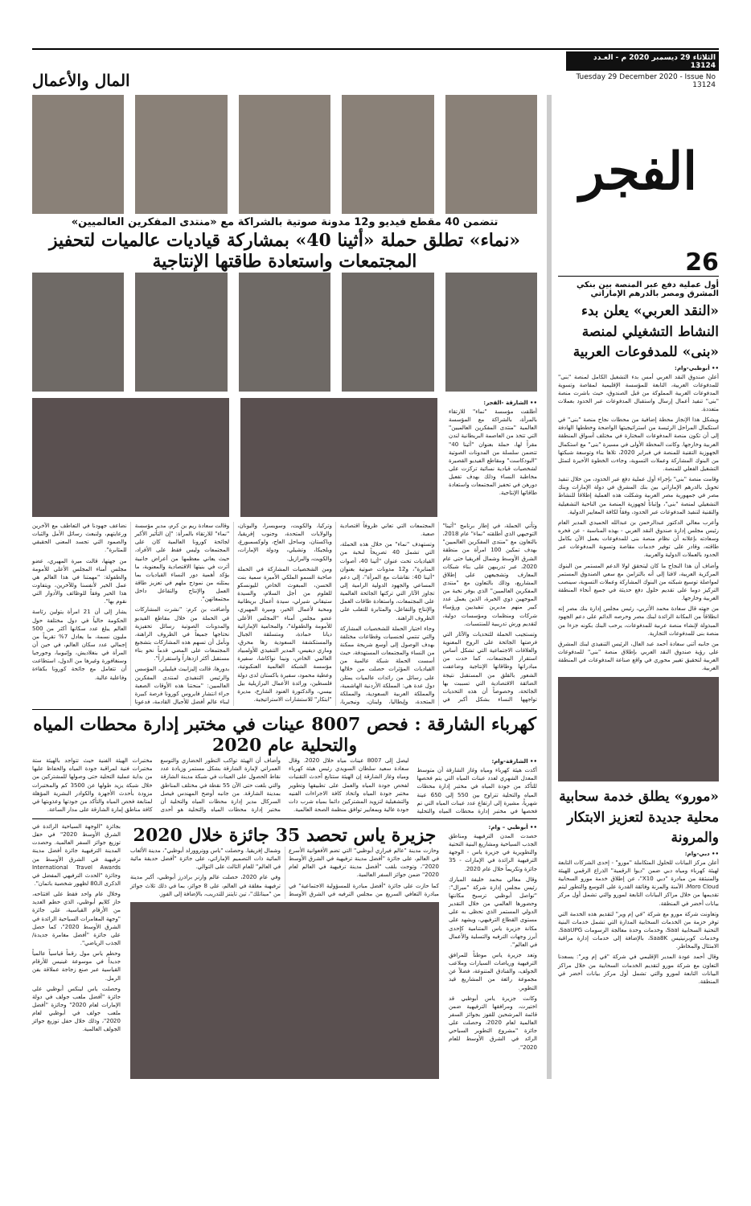الثلاثاء 29 ديسمبر 2020 م - العـدد 13124
Tuesday 29 December 2020 - Issue No 13124
المال والأعمال
الفجر
26
أول عملية دفع عبر المنصة بين بنكي المشرق ومصر بالدرهم الإماراتي
«النقد العربي» يعلن بدء النشاط التشغيلي لمنصة «بنى» للمدفوعات العربية
•• أبوظبي-وام:
أعلن صندوق النقد العربي أمس بدء التشغيل الكامل لمنصة "بنى" للمدفوعات العربية، التابعة للمؤسسة الإقليمية لمقاصة وتسوية المدفوعات العربية المملوكة من قبل الصندوق، حيث باشرت منصة "بنى" تنفيذ أعمال إرسال واستقبال المدفوعات عبر الحدود بعملات متعددة.
ويشكل هذا الإنجاز محطة إضافية من محطات نجاح منصة "بنى" في استكمال المراحل الرئيسة من استراتيجيتها الواضحة وخططها الهادفة إلى أن تكون منصة المدفوعات المختارة في مختلف أسواق المنطقة العربية وخارجها. وكانت المحطة الأولى في مسيرة "بنى" مع استكمال الجهوزية التقنية للمنصة في فبراير 2020، تلاها بناء وتوسعة شبكتها من البنوك المشاركة وعملات التسوية، وجاءت الخطوة الأخيرة لتمثل التشغيل الفعلي للمنصة.
وقامت منصة "بنى" بإجراء أول عملية دفع عبر الحدود، من خلال تنفيذ تحويل بالدرهم الإماراتي بين بنك المشرق في دولة الإمارات وبنك مصر في جمهورية مصر العربية وشكلت هذه العملية إطلاقاً للنشاط التشغيلي لمنصة "بنى"، وإثباتاً لجهوزية المنصة من الناحية التشغيلية والتقنية لتنفيذ المدفوعات عبر الحدود، وفقاً لكافة المعايير الدولية.
وأعرب معالي الدكتور عبدالرحمن بن عبدالله الحميدي المدير العام رئيس مجلس إدارة صندوق النقد العربي - بهذه المناسبة - عن فخره وسعادته بإعلانه أن نظام منصة بنى للمدفوعات يعمل الآن بكامل طاقته، وقادر على توفير خدمات مقاصة وتسوية المدفوعات عبر الحدود بالعملات الدولية والعربية.
وأضاف أن هذا النجاح ما كان ليتحقق لولا الدعم المستمر من البنوك المركزية العربية، لافتا إلى أنه بالتزامن مع سعي الصندوق المستمر لمواصلة توسيع شبكته من البنوك المشاركة وعملات التسوية، سينصب التركيز دوما على تقديم حلول دفع حديثة في جميع أنحاء المنطقة العربية وخارجها.
من جهته قال سعادة محمد الأتربي، رئيس مجلس إدارة بنك مصر إنه انطلاقاً من المكانة الرائدة لبنك مصر وحرصه الدائم على دعم الجهود المبذولة لإنشاء منصة عربية للمدفوعات، يرحب البنك بكونه جزءا من منصة بنى للمدفوعات التجارية.
من جانبه أثنى سعادة أحمد عبد العال، الرئيس التنفيذي لبنك المشرق على رؤية صندوق النقد العربي بإطلاق منصة "بنى" للمدفوعات العربية لتحقيق تغيير محوري في واقع صناعة المدفوعات في المنطقة العربية.
«مورو» يطلق خدمة سحابية محلية جديدة لتعزيز الابتكار والمرونة
•• دبي-وام:
أعلن مركز البيانات للحلول المتكاملة "مورو" - إحدى الشركات التابعة لهيئة كهرباء ومياه دبي ضمن "ديوا الرقمية" الذراع الرقمي للهيئة والمنبثقة من مبادرة "دبي X10"، عن إطلاق خدمة مورو السحابية Moro Cloud، الآمنة والمرنة وفائقة القدرة على التوسع والتطور ليتم تقديمها من خلال مراكز البيانات التابعة لمورو والتي تشمل أول مركز بيانات أخضر في المنطقة.
وتعاونت شركة مورو مع شركة "في إم وير" لتقديم هذه الخدمة التي توفر حزمة من الخدمات السحابية المدارة التي تشمل خدمات البنية التحتية السحابية Saal، وخدمات وحدة معالجة الرسومات SaaUPG، وخدمات كوبرنيتيس Saa8K، بالإضافة إلى خدمات إدارة مراقبة الامتثال والمخاطر.
وقال أحمد عودة المدير الإقليمي في شركة "في إم وير": يسعدنا التعاون مع شركة مورو لتقديم الخدمات السحابية من خلال مراكز البيانات التابعة لمورو والتي تشمل أول مركز بيانات أخضر في المنطقة.
تتضمن 40 مقطع فيديو و12 مدونة صوتية بالشراكة مع «منتدى المفكرين العالميين»
«نماء» تطلق حملة «أثينا 40» بمشاركة قياديات عالميات لتحفيز المجتمعات واستعادة طاقتها الإنتاجية
•• الشارقة -الفجر:
أطلقت مؤسسة "نماء" للارتقاء بالمرأة، بالشراكة مع المؤسسة العالمية "منتدى المفكرين العالميين" التي تتخذ من العاصمة البريطانية لندن مقراً لها، حملة بعنوان "أثينا 40" تتضمن سلسلة من المدونات الصوتية "البودكاست" ومقاطع الفيديو القصيرة لشخصيات قيادية نسائية تركزت على مخاطبة النساء وذلك بهدف تفعيل دورهن في تحفيز المجتمعات واستعادة طاقاتها الإنتاجية.
وتأتي الحملة، في إطار برنامج "أثينا" التوجيهي الذي أطلقته "نماء" عام 2018، بالتعاون مع "منتدى المفكرين العالميين" بهدف تمكين 100 امرأة من منطقة الشرق الأوسط وشمال أفريقيا حتى عام 2020، عبر تدريبهن على بناء شبكات المعارف وتشجيعهن على إطلاق المشاريع، وذلك بالتعاون مع "منتدى المفكرين العالميين" الذي يوفر نخبة من الموجهين ذوي الخبرة، الذين يعمل عدد كبير منهم مديرين تنفيذيين ورؤساء شركات ومنظمات ومؤسسات دولية، لتقديم ورش تدريبية للمنتسبات.
وتستجيب الحملة للتحديات والآثار التي فرضتها الجائحة على الروح المعنوية والعلاقات الاجتماعية التي تشكل أساس استقرار المجتمعات، كما حدت من مبادراتها وطاقاتها الإنتاجية وضاعفت الشعور بالقلق من المستقبل نتيجة الضائقة الاقتصادية التي تسببت بها الجائحة، وخصوصاً أن هذه التحديات تواجهها النساء بشكل أكبر في المجتمعات التي تعاني ظروفاً اقتصادية صعبة.
وتستهدف "نماء" من خلال هذه الحملة، التي تشمل 40 تصريحاً لنخبة من القياديات تحت عنوان "أثينا 40، أصوات المنابرة"، و12 مدونات صوتية بعنوان "أثينا 40: نقاشات مع المرأة"، إلى دعم المساعي والجهود الدولية الرامية إلى تجاوز الآثار التي تركتها الجائحة العالمية على المجتمعات، واستعادة طاقات العمل والإنتاج والتفاعل، والمثابرة للتغلب على الظروف الراهنة.
وجاء اختيار الحملة للشخصيات المشاركة والتي تنتمي لجنسيات وقطاعات مختلفة بهدف الوصول إلى أوسع شريحة ممكنة من النساء والمجتمعات المستهدفة، حيث أسست الحملة شبكة عالمية من القياديات المؤثرات حصلت من خلالها على رسائل من رائدات عالميات يمثلن دول عدة هي: المملكة الأردنية الهاشمية، والمملكة العربية السعودية، والمملكة المتحدة، وإيطاليا، ولبنان، ونيجيريا، وتركيا، والكويت، وسويسرا، واليونان، والولايات المتحدة، وجنوب إفريقيا، وباكستان، وساحل العاج، ولوكسمبورغ، وبلجيكا، وتشيلي، ودولة الإمارات، والكويت، والبرازيل.
ومن الشخصيات المشاركة في الحملة صاحبة السمو الملكي الأميرة سمية بنت الحسن، المبعوث الخاص لليونسكو للعلوم من أجل السلام، والسيدة ستيفاني شيرلي، سيدة أعمال بريطانية ومحبة لأعمال الخير، وميرة المهيري، عضو مجلس أمناء "المجلس الأعلى للأمومة والطفولة"، والمحامية الإماراتية ديانا حمادة، ومتسلقة الجبال والمستكشفة السعودية رها محرق، وماري ديفيس، المدير التنفيذي للأولمبياد العالمي الخاص، ونينا نواكاشا، سفيرة مؤسسة الشبكة العالمية العنكبوتية، وعطية محمود، سفيرة باكستان لدى دولة فلسطين، ورائدة الأعمال البرازيلية بيل بيسي، والدكتورة العنود الشارخ، مديرة "ابتكار" للاستشارات الاستراتيجية.
وقالت سعادة ريم بن كرم، مدير مؤسسة "نماء" للارتقاء بالمرأة: "إن التأثير الأكبر لجائحة كورونا العالمية كان على المجتمعات وليس فقط على الأفراد، حيث يعاني معظمها من أعراض جانبية أثرت في بنيتها الاقتصادية والمعنوية، ما يؤكد أهمية دور النساء القياديات بما يمثلنه من نموذج ملهم في تعزيز طاقة العمل والإنتاج والتفاعل داخل مجتمعاتهن".
وأضافت بن كرم: "نشرت المشاركات في الحملة من خلال مقاطع الفيديو والمدونات الصوتية رسائل تحفيزية نحتاجها جميعاً في الظروف الراهنة، ونأمل أن تسهم هذه المشاركات بتشجيع المجتمعات على المضي قدماً نحو بناء مستقبل أكثر ازدهاراً واستقراراً".
بدورها، قالت إليزابيث فيلبيلي، المؤسس والرئيس التنفيذي لمنتدى المفكرين العالميين: "منحتنا هذه الأوقات الصعبة جراء انتشار فايروس كورونا فرصة كبيرة لبناء عالم أفضل للأجيال القادمة، فدعونا نضاعف جهودنا في التعاطف مع الآخرين ورعايتهم، ولنبعث رسائل الأمل والثبات والصمود التي تجسد المعنى الحقيقي للمثابرة".
من جهتها، قالت ميرة المهيري، عضو مجلس أمناء المجلس الأعلى للأمومة والطفولة: "مهمتنا في هذا العالم هي عمل الخير لأنفسنا وللآخرين، ويتفاوت هذا الخير وفقاً للوظائف والأدوار التي نقوم بها".
يشار إلى أن 21 امرأة يتولين رئاسة الحكومة حالياً في دول مختلفة حول العالم يبلغ عدد سكانها أكثر من 500 مليون نسمة، ما يعادل 7% تقريباً من إجمالي عدد سكان العالم، في حين أن المرأة في بنغلاديش، وإثيوبيا، وجورجيا وسنغافورة وغيرها من الدول، استطاعت أن تتعامل مع جائحة كورونا بكفاءة وفاعلية عالية.
كهرباء الشارقة : فحص 8007 عينات في مختبر إدارة محطات المياه والتحلية عام 2020
•• الشارقة-وام:
أكدت هيئة كهرباء ومياه وغاز الشارقة أن متوسط المعدل الشهري لعدد عينات المياه التي يتم فحصها للتأكد من جودة المياه في مختبر إدارة محطات المياه والتحلية تتراوح بين 550 إلى 650 عينة شهرياً، مشيرة إلى ارتفاع عدد عينات المياه التي تم فحصها في مختبر إدارة محطات المياه والتحلية ليصل إلى 8007 عينات مياه خلال 2020. وقال سعادة سعيد سلطان السويدي رئيس هيئة كهرباء ومياه وغاز الشارقة إن الهيئة ستتابع أحدث التقنيات لفحص جودة المياه والعمل على تطبيقها وتطوير مختبر جودة المياه واتخاذ كافة الاجراءات الفنيه والتشغيلية لتزويد المشتركين دائما بمياه شرب ذات جودة عالية وبمعايير توافق منظمة الصحة العالمية.
وأضاف أن الهيئة تواكب التطور الحضاري والتوسع العمراني لإمارة الشارقة بشكل مستمر وزيادة عدد نقاط الحصول على العينات في شبكة مدينة الشارقة والتي بلغت حتى الآن 55 نقطة في مختلف المناطق بمدينة الشارقة. من جانبه أوضح المهندس فيصل السركال مدير إدارة محطات المياه والتحلية أن مختبر إدارة محطات المياه والتحلية هو أحدى مختبرات الهيئة الفنية حيث تتواجد بالهيئة ستة مختبرات فنية لمراقبة جودة المياه والحفاظ عليها من بداية عملية التحلية حتى وصولها للمشتركين من خلال شبكة يزيد طولها عن 3500 كم والمختبرات مزودة بأحدث الأجهزة والكوادر البشرية المؤهلة لمتابعة فحص المياه والتأكد من جودتها وعذوبتها في كافة مناطق إمارة الشارقة على مدار الساعة.
•• أبوظبي – وام:
حصدت المدن الترفيهية ومناطق الجذب السياحية ومشاريع البنية التحتية والتطويرية في جزيرة ياس - الوجهة الترفيهية الرائدة في الإمارات - 35 جائزة وتكريماً خلال عام 2020.
وقال معالي محمد خليفة المبارك رئيس مجلس إدارة شركة "ميرال": "تواصل أبوظبي ترسيخ مكانتها وحضورها العالمي من خلال التقدير الدولي المستمر الذي تحظى به على مستوى القطاع الترفيهي، ويشهد على مكانة جزيرة ياس المتنامية كإحدى أبرز وجهات الترفيه والتسلية والأعمال في العالم".
وتعد جزيرة ياس موطناً للمرافق الترفيهية ورياضات السيارات وملاعب الجولف، والفنادق المتنوعة، فضلاً عن مجموعة رائعة من المشاريع قيد التطوير.
وكانت جزيرة ياس أبوظبي قد اختيرت، ومرافقها الترفيهية ضمن قائمة المرشحين للفوز بجوائز السفر العالمية لعام 2020، وحصلت على جائزة "مشروع التطوير السياحي الرائد في الشرق الأوسط للعام 2020".
جزيرة ياس تحصد 35 جائزة خلال 2020
وحازت مدينة "عالم فيراري أبوظبي" التي تضم الأفعوانية الأسرع في العالم، على جائزة "أفضل مدينة ترفيهية في الشرق الأوسط 2020"، وتوجت بلقب "أفضل مدينة ترفيهية في العالم لعام 2020" ضمن جوائز السفر العالمية.
كما حازت على جائزة "أفضل مبادرة للمسؤولية الاجتماعية" في مبادرة التعافي السريع من مجلس الترفيه في الشرق الأوسط وشمال إفريقيا. وحصلت "ياس ووتروورلد أبوظبي"، مدينة الألعاب المائية ذات التصميم الإماراتي، على جائزة "أفضل حديقة مائية في العالم" للعام الثالث على التوالي.
وفي عام 2020، حصلت عالم وارنر براذرز أبوظبي، أكبر مدينة ترفيهية مغلقة في العالم، على 8 جوائز، بما في ذلك ثلاث جوائز من "ميناتلك"، تين تايتنز للتدريب، بالإضافة إلى الفوز.
بجائزة "الوجهة السياحية الرائدة في الشرق الأوسط 2020" في حفل توزيع جوائز السفر العالمية. وحصدت المدينة الترفيهية جائزة أفضل مدينة ترفيهية في الشرق الأوسط من International Travel Awards وجائزة "الحدث الترفيهي المفضل في الذكرى الـ80 لظهور شخصية باتمان".
وخلال عام واحد فقط على افتتاحه، حاز كلايم أبوظبي، الذي حطم العديد من الأرقام القياسية، على جائزة "وجهة المغامرات السياحية الرائدة في الشرق الأوسط 2020"، كما حصل على جائزة "أفضل مغامرة جديدة/الجذب الرياضي".
وحطم ياس مول رقماً قياسياً عالمياً جديداً في موسوعة غينيس للأرقام القياسية عبر صنع زجاجة عملاقة بفن الرمل.
وحصلت ياس لينكس أبوظبي على جائزة "أفضل ملعب جولف في دولة الإمارات لعام 2020" وجائزة "أفضل ملعب جولف في أبوظبي لعام 2020"، وذلك خلال حفل توزيع جوائز الجولف العالمية.